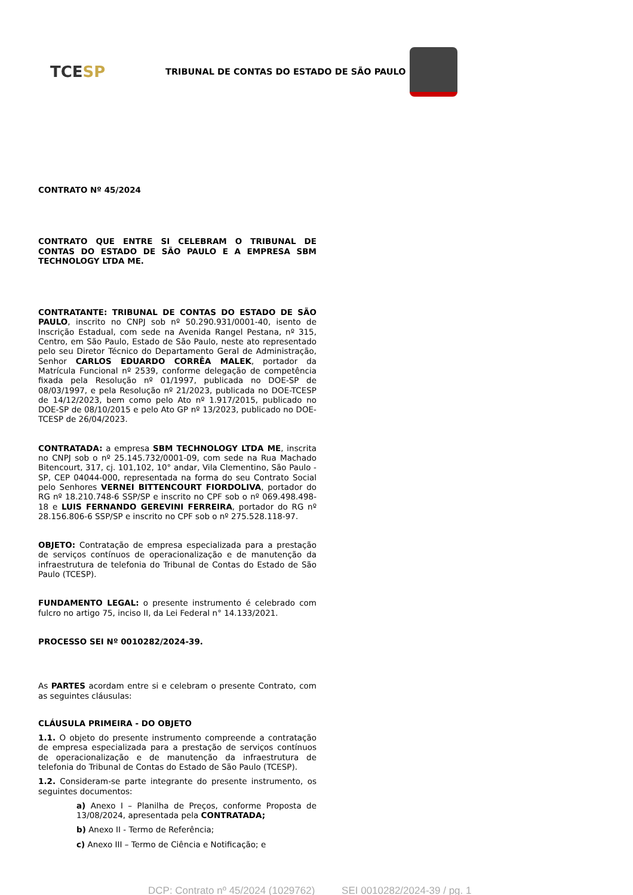TCE SP
TRIBUNAL DE CONTAS DO ESTADO DE SÃO PAULO
CONTRATO Nº 45/2024
CONTRATO QUE ENTRE SI CELEBRAM O TRIBUNAL DE CONTAS DO ESTADO DE SÃO PAULO E A EMPRESA SBM TECHNOLOGY LTDA ME.
CONTRATANTE: TRIBUNAL DE CONTAS DO ESTADO DE SÃO PAULO, inscrito no CNPJ sob nº 50.290.931/0001-40, isento de Inscrição Estadual, com sede na Avenida Rangel Pestana, nº 315, Centro, em São Paulo, Estado de São Paulo, neste ato representado pelo seu Diretor Técnico do Departamento Geral de Administração, Senhor CARLOS EDUARDO CORRÊA MALEK, portador da Matrícula Funcional nº 2539, conforme delegação de competência fixada pela Resolução nº 01/1997, publicada no DOE-SP de 08/03/1997, e pela Resolução nº 21/2023, publicada no DOE-TCESP de 14/12/2023, bem como pelo Ato nº 1.917/2015, publicado no DOE-SP de 08/10/2015 e pelo Ato GP nº 13/2023, publicado no DOE-TCESP de 26/04/2023.
CONTRATADA: a empresa SBM TECHNOLOGY LTDA ME, inscrita no CNPJ sob o nº 25.145.732/0001-09, com sede na Rua Machado Bitencourt, 317, cj. 101,102, 10° andar, Vila Clementino, São Paulo -SP, CEP 04044-000, representada na forma do seu Contrato Social pelo Senhores VERNEI BITTENCOURT FIORDOLIVA, portador do RG nº 18.210.748-6 SSP/SP e inscrito no CPF sob o nº 069.498.498-18 e LUIS FERNANDO GEREVINI FERREIRA, portador do RG nº 28.156.806-6 SSP/SP e inscrito no CPF sob o nº 275.528.118-97.
OBJETO: Contratação de empresa especializada para a prestação de serviços contínuos de operacionalização e de manutenção da infraestrutura de telefonia do Tribunal de Contas do Estado de São Paulo (TCESP).
FUNDAMENTO LEGAL: o presente instrumento é celebrado com fulcro no artigo 75, inciso II, da Lei Federal n° 14.133/2021.
PROCESSO SEI Nº 0010282/2024-39.
As PARTES acordam entre si e celebram o presente Contrato, com as seguintes cláusulas:
CLÁUSULA PRIMEIRA - DO OBJETO
1.1. O objeto do presente instrumento compreende a contratação de empresa especializada para a prestação de serviços contínuos de operacionalização e de manutenção da infraestrutura de telefonia do Tribunal de Contas do Estado de São Paulo (TCESP).
1.2. Consideram-se parte integrante do presente instrumento, os seguintes documentos:
a) Anexo I – Planilha de Preços, conforme Proposta de 13/08/2024, apresentada pela CONTRATADA;
b) Anexo II - Termo de Referência;
c) Anexo III – Termo de Ciência e Notificação; e
DCP: Contrato nº 45/2024 (1029762) SEI 0010282/2024-39 / pg. 1